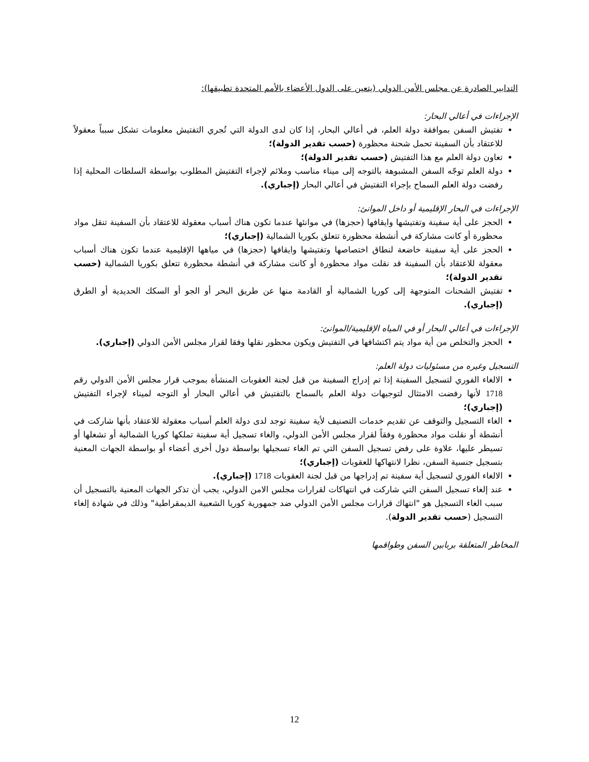التدابير الصادرة عن مجلس الأمن الدولي (يتعين على الدول الأعضاء بالأمم المتحدة تطبيقها):
الإجراءات في أعالي البحار:
تفتيش السفن بموافقة دولة العلم، في أعالي البحار، إذا كان لدى الدولة التي تُجري التفتيش معلومات تشكل سبباً معقولاً للاعتقاد بأن السفينة تحمل شحنة محظورة (حسب تقدير الدولة)؛
تعاون دولة العلم مع هذا التفتيش (حسب تقدير الدولة)؛
دولة العلم توجّه السفن المشبوهة بالتوجه إلى ميناء مناسب وملائم لإجراء التفتيش المطلوب بواسطة السلطات المحلية إذا رفضت دولة العلم السماح بإجراء التفتيش في أعالي البحار (إجباري).
الإجراءات في البحار الإقليمية أو داخل الموانئ:
الحجز على أية سفينة وتفتيشها وايقافها (حجزها) في موانئها عندما تكون هناك أسباب معقولة للاعتقاد بأن السفينة تنقل مواد محظورة أو كانت مشاركة في أنشطة محظورة تتعلق بكوريا الشمالية (إجباري)؛
الحجز على أية سفينة خاضعة لنطاق اختصاصها وتفتيشها وايقافها (حجزها) في مياهها الإقليمية عندما تكون هناك أسباب معقولة للاعتقاد بأن السفينة قد نقلت مواد محظورة أو كانت مشاركة في أنشطة محظورة تتعلق بكوريا الشمالية (حسب تقدير الدولة)؛
تفتيش الشحنات المتوجهة إلى كوريا الشمالية أو القادمة منها عن طريق البحر أو الجو أو السكك الحديدية أو الطرق (إجباري).
الإجراءات في أعالي البحار أو في المياه الإقليمية/الموانئ:
الحجز والتخلص من أية مواد يتم اكتشافها في التفتيش ويكون محظور نقلها وفقا لقرار مجلس الأمن الدولي (إجباري).
التسجيل وغيره من مسئوليات دولة العلم:
الالغاء الفوري لتسجيل السفينة إذا تم إدراج السفينة من قبل لجنة العقوبات المنشأة بموجب قرار مجلس الأمن الدولي رقم 1718 لأنها رفضت الامتثال لتوجيهات دولة العلم بالسماح بالتفتيش في أعالي البحار أو التوجه لميناء لإجراء التفتيش (إجباري)؛
الغاء التسجيل والتوقف عن تقديم خدمات التصنيف لأية سفينة توجد لدى دولة العلم أسباب معقولة للاعتقاد بأنها شاركت في أنشطة أو نقلت مواد محظورة وفقاً لقرار مجلس الأمن الدولي، والغاء تسجيل أية سفينة تملكها كوريا الشمالية أو تشغلها أو تسيطر عليها، علاوة على رفض تسجيل السفن التي تم الغاء تسجيلها بواسطة دول أخرى أعضاء أو بواسطة الجهات المعنية بتسجيل جنسية السفن، نظرا لانتهاكها للعقوبات (إجباري)؛
الالغاء الفوري لتسجيل أية سفينة تم إدراجها من قبل لجنة العقوبات 1718 (إجباري).
عند إلغاء تسجيل السفن التي شاركت في انتهاكات لقرارات مجلس الامن الدولي، يجب أن تذكر الجهات المعنية بالتسجيل أن سبب الغاء التسجيل هو "انتهاك قرارات مجلس الأمن الدولي ضد جمهورية كوريا الشعبية الديمقراطية" وذلك في شهادة إلغاء التسجيل (حسب تقدير الدولة).
المخاطر المتعلقة بربابين السفن وطواقمها
12